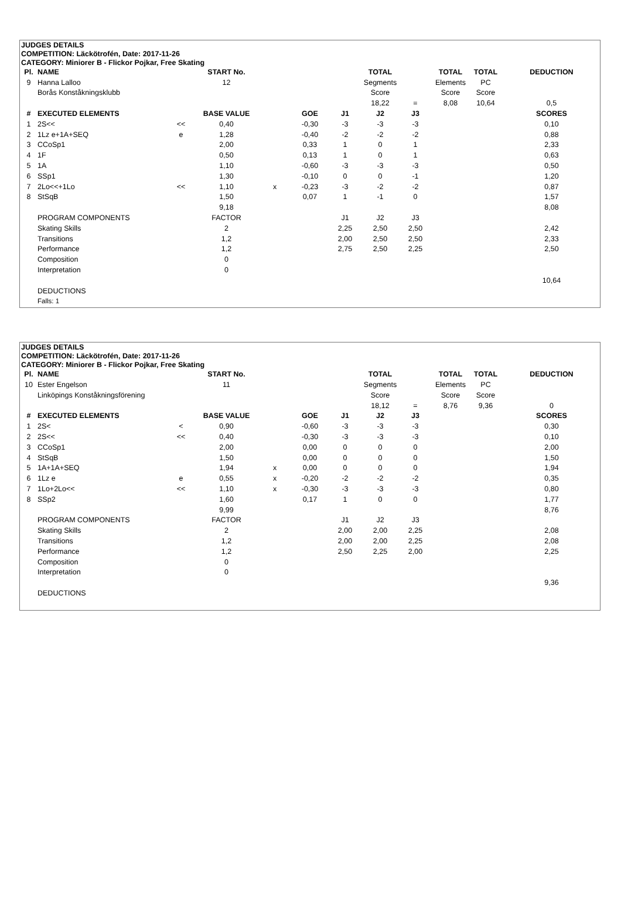| JUDGES DETAILS | | | | | | | | | | | |
| --- | --- | --- | --- | --- | --- | --- | --- | --- | --- | --- | --- |
| COMPETITION: Läckötrofén, Date: 2017-11-26 | | | | | | | | | | | |
| CATEGORY: Miniorer B - Flickor Pojkar, Free Skating | | | | | | | | | | | |
| Pl. | NAME | | START No. | | | | TOTAL | | TOTAL | TOTAL | DEDUCTION |
| 9 | Hanna Lalloo | | 12 | | | | Segments | | Elements | PC | |
| | Borås Konståkningsklubb | | | | | | Score | | Score | Score | |
| | | | | | | | 18,22 | = | 8,08 | 10,64 | 0,5 |
| # | EXECUTED ELEMENTS | | BASE VALUE | | GOE | J1 | J2 | J3 | | | SCORES |
| 1 | 2S<< | << | 0,40 | | -0,30 | -3 | -3 | -3 | | | 0,10 |
| 2 | 1Lz e+1A+SEQ | e | 1,28 | | -0,40 | -2 | -2 | -2 | | | 0,88 |
| 3 | CCoSp1 | | 2,00 | | 0,33 | 1 | 0 | 1 | | | 2,33 |
| 4 | 1F | | 0,50 | | 0,13 | 1 | 0 | 1 | | | 0,63 |
| 5 | 1A | | 1,10 | | -0,60 | -3 | -3 | -3 | | | 0,50 |
| 6 | SSp1 | | 1,30 | | -0,10 | 0 | 0 | -1 | | | 1,20 |
| 7 | 2Lo<<+1Lo | << | 1,10 | x | -0,23 | -3 | -2 | -2 | | | 0,87 |
| 8 | StSqB | | 1,50 | | 0,07 | 1 | -1 | 0 | | | 1,57 |
| | | | 9,18 | | | | | | | | 8,08 |
| | PROGRAM COMPONENTS | | FACTOR | | | J1 | J2 | J3 | | | |
| | Skating Skills | | 2 | | | 2,25 | 2,50 | 2,50 | | | 2,42 |
| | Transitions | | 1,2 | | | 2,00 | 2,50 | 2,50 | | | 2,33 |
| | Performance | | 1,2 | | | 2,75 | 2,50 | 2,25 | | | 2,50 |
| | Composition | | 0 | | | | | | | | |
| | Interpretation | | 0 | | | | | | | | |
| | | | | | | | | | | | 10,64 |
| | DEDUCTIONS | | | | | | | | | | |
| | Falls: 1 | | | | | | | | | | |
| JUDGES DETAILS | | | | | | | | | | | |
| --- | --- | --- | --- | --- | --- | --- | --- | --- | --- | --- | --- |
| COMPETITION: Läckötrofén, Date: 2017-11-26 | | | | | | | | | | | |
| CATEGORY: Miniorer B - Flickor Pojkar, Free Skating | | | | | | | | | | | |
| Pl. | NAME | | START No. | | | | TOTAL | | TOTAL | TOTAL | DEDUCTION |
| 10 | Ester Engelson | | 11 | | | | Segments | | Elements | PC | |
| | Linköpings Konståkningsförening | | | | | | Score | | Score | Score | |
| | | | | | | | 18,12 | = | 8,76 | 9,36 | 0 |
| # | EXECUTED ELEMENTS | | BASE VALUE | | GOE | J1 | J2 | J3 | | | SCORES |
| 1 | 2S< | < | 0,90 | | -0,60 | -3 | -3 | -3 | | | 0,30 |
| 2 | 2S<< | << | 0,40 | | -0,30 | -3 | -3 | -3 | | | 0,10 |
| 3 | CCoSp1 | | 2,00 | | 0,00 | 0 | 0 | 0 | | | 2,00 |
| 4 | StSqB | | 1,50 | | 0,00 | 0 | 0 | 0 | | | 1,50 |
| 5 | 1A+1A+SEQ | | 1,94 | x | 0,00 | 0 | 0 | 0 | | | 1,94 |
| 6 | 1Lz e | e | 0,55 | x | -0,20 | -2 | -2 | -2 | | | 0,35 |
| 7 | 1Lo+2Lo<< | << | 1,10 | x | -0,30 | -3 | -3 | -3 | | | 0,80 |
| 8 | SSp2 | | 1,60 | | 0,17 | 1 | 0 | 0 | | | 1,77 |
| | | | 9,99 | | | | | | | | 8,76 |
| | PROGRAM COMPONENTS | | FACTOR | | | J1 | J2 | J3 | | | |
| | Skating Skills | | 2 | | | 2,00 | 2,00 | 2,25 | | | 2,08 |
| | Transitions | | 1,2 | | | 2,00 | 2,00 | 2,25 | | | 2,08 |
| | Performance | | 1,2 | | | 2,50 | 2,25 | 2,00 | | | 2,25 |
| | Composition | | 0 | | | | | | | | |
| | Interpretation | | 0 | | | | | | | | |
| | | | | | | | | | | | 9,36 |
| | DEDUCTIONS | | | | | | | | | | |